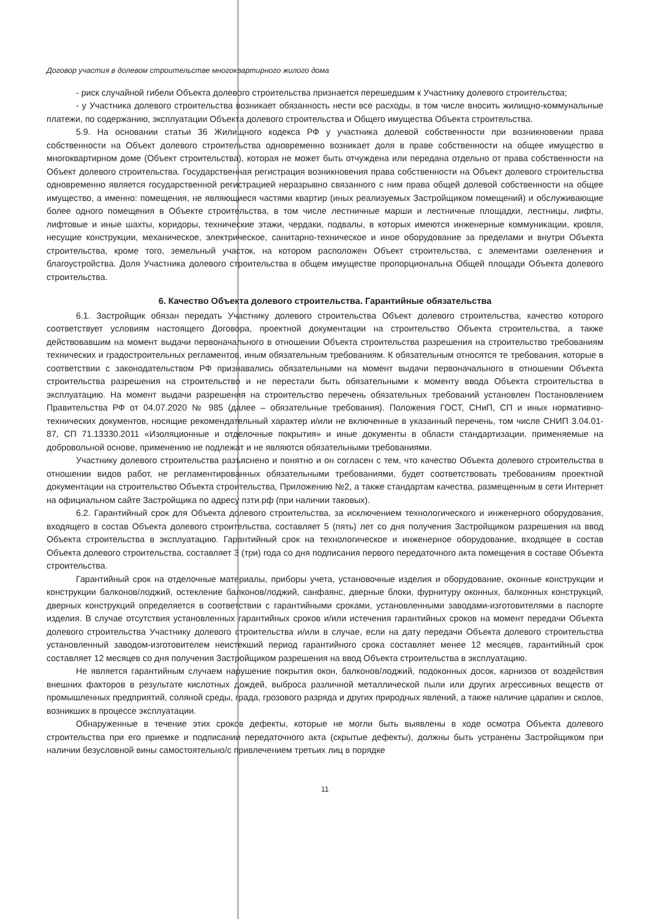Договор участия в долевом строительстве многоквартирного жилого дома
- риск случайной гибели Объекта долевого строительства признается перешедшим к Участнику долевого строительства;
- у Участника долевого строительства возникает обязанность нести все расходы, в том числе вносить жилищно-коммунальные платежи, по содержанию, эксплуатации Объекта долевого строительства и Общего имущества Объекта строительства.
5.9. На основании статьи 36 Жилищного кодекса РФ у участника долевой собственности при возникновении права собственности на Объект долевого строительства одновременно возникает доля в праве собственности на общее имущество в многоквартирном доме (Объект строительства), которая не может быть отчуждена или передана отдельно от права собственности на Объект долевого строительства. Государственная регистрация возникновения права собственности на Объект долевого строительства одновременно является государственной регистрацией неразрывно связанного с ним права общей долевой собственности на общее имущество, а именно: помещения, не являющиеся частями квартир (иных реализуемых Застройщиком помещений) и обслуживающие более одного помещения в Объекте строительства, в том числе лестничные марши и лестничные площадки, лестницы, лифты, лифтовые и иные шахты, коридоры, технические этажи, чердаки, подвалы, в которых имеются инженерные коммуникации, кровля, несущие конструкции, механическое, электрическое, санитарно-техническое и иное оборудование за пределами и внутри Объекта строительства, кроме того, земельный участок, на котором расположен Объект строительства, с элементами озеленения и благоустройства. Доля Участника долевого строительства в общем имуществе пропорциональна Общей площади Объекта долевого строительства.
6. Качество Объекта долевого строительства. Гарантийные обязательства
6.1. Застройщик обязан передать Участнику долевого строительства Объект долевого строительства, качество которого соответствует условиям настоящего Договора, проектной документации на строительство Объекта строительства, а также действовавшим на момент выдачи первоначального в отношении Объекта строительства разрешения на строительство требованиям технических и градостроительных регламентов, иным обязательным требованиям. К обязательным относятся те требования, которые в соответствии с законодательством РФ признавались обязательными на момент выдачи первоначального в отношении Объекта строительства разрешения на строительство и не перестали быть обязательными к моменту ввода Объекта строительства в эксплуатацию. На момент выдачи разрешения на строительство перечень обязательных требований установлен Постановлением Правительства РФ от 04.07.2020 № 985 (далее – обязательные требования). Положения ГОСТ, СНиП, СП и иных нормативно-технических документов, носящие рекомендательный характер и/или не включенные в указанный перечень, том числе СНИП 3.04.01-87, СП 71.13330.2011 «Изоляционные и отделочные покрытия» и иные документы в области стандартизации, применяемые на добровольной основе, применению не подлежат и не являются обязательными требованиями.
Участнику долевого строительства разъяснено и понятно и он согласен с тем, что качество Объекта долевого строительства в отношении видов работ, не регламентированных обязательными требованиями, будет соответствовать требованиям проектной документации на строительство Объекта строительства, Приложению №2, а также стандартам качества, размещенным в сети Интернет на официальном сайте Застройщика по адресу пзти.рф (при наличии таковых).
6.2. Гарантийный срок для Объекта долевого строительства, за исключением технологического и инженерного оборудования, входящего в состав Объекта долевого строительства, составляет 5 (пять) лет со дня получения Застройщиком разрешения на ввод Объекта строительства в эксплуатацию. Гарантийный срок на технологическое и инженерное оборудование, входящее в состав Объекта долевого строительства, составляет 3 (три) года со дня подписания первого передаточного акта помещения в составе Объекта строительства.
Гарантийный срок на отделочные материалы, приборы учета, установочные изделия и оборудование, оконные конструкции и конструкции балконов/лоджий, остекление балконов/лоджий, санфаянс, дверные блоки, фурнитуру оконных, балконных конструкций, дверных конструкций определяется в соответствии с гарантийными сроками, установленными заводами-изготовителями в паспорте изделия. В случае отсутствия установленных гарантийных сроков и/или истечения гарантийных сроков на момент передачи Объекта долевого строительства Участнику долевого строительства и/или в случае, если на дату передачи Объекта долевого строительства установленный заводом-изготовителем неистекший период гарантийного срока составляет менее 12 месяцев, гарантийный срок составляет 12 месяцев со дня получения Застройщиком разрешения на ввод Объекта строительства в эксплуатацию.
Не является гарантийным случаем нарушение покрытия окон, балконов/лоджий, подоконных досок, карнизов от воздействия внешних факторов в результате кислотных дождей, выброса различной металлической пыли или других агрессивных веществ от промышленных предприятий, соляной среды, града, грозового разряда и других природных явлений, а также наличие царапин и сколов, возникших в процессе эксплуатации.
Обнаруженные в течение этих сроков дефекты, которые не могли быть выявлены в ходе осмотра Объекта долевого строительства при его приемке и подписании передаточного акта (скрытые дефекты), должны быть устранены Застройщиком при наличии безусловной вины самостоятельно/с привлечением третьих лиц в порядке
11